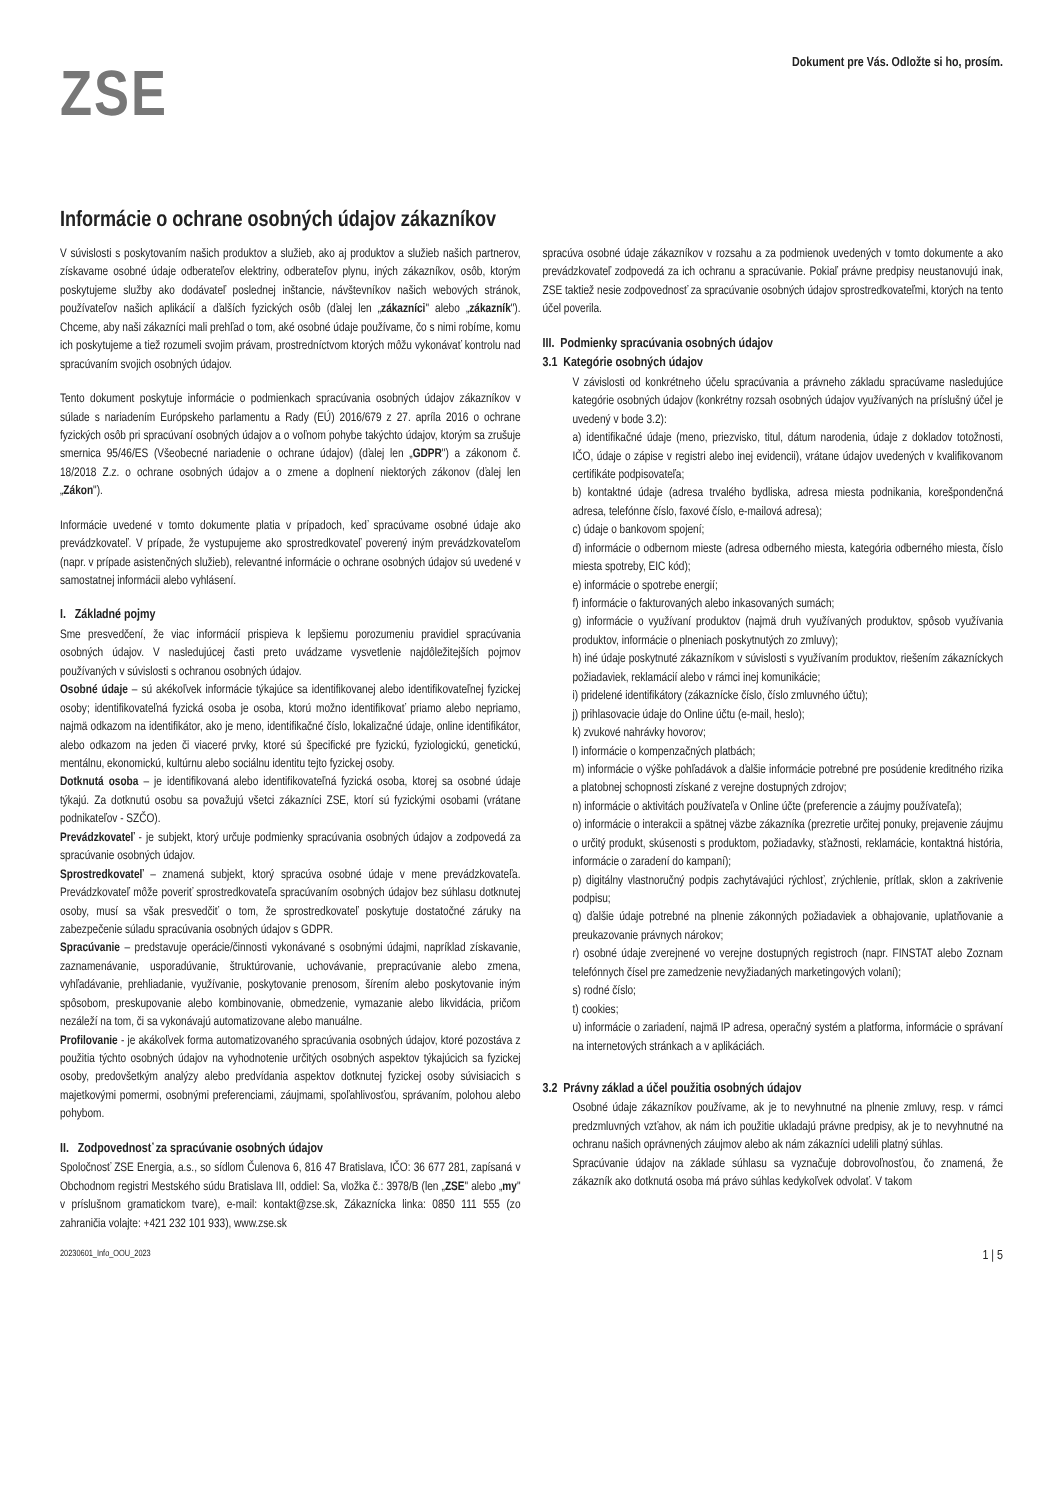ZSE
Dokument pre Vás. Odložte si ho, prosím.
Informácie o ochrane osobných údajov zákazníkov
V súvislosti s poskytovaním našich produktov a služieb, ako aj produktov a služieb našich partnerov, získavame osobné údaje odberateľov elektriny, odberateľov plynu, iných zákazníkov, osôb, ktorým poskytujeme služby ako dodávateľ poslednej inštancie, návštevníkov našich webových stránok, používateľov našich aplikácií a ďalších fyzických osôb (ďalej len „zákazníci" alebo „zákazník"). Chceme, aby naši zákazníci mali prehľad o tom, aké osobné údaje používame, čo s nimi robíme, komu ich poskytujeme a tiež rozumeli svojim právam, prostredníctvom ktorých môžu vykonávať kontrolu nad spracúvaním svojich osobných údajov.
Tento dokument poskytuje informácie o podmienkach spracúvania osobných údajov zákazníkov v súlade s nariadením Európskeho parlamentu a Rady (EÚ) 2016/679 z 27. apríla 2016 o ochrane fyzických osôb pri spracúvaní osobných údajov a o voľnom pohybe takýchto údajov, ktorým sa zrušuje smernica 95/46/ES (Všeobecné nariadenie o ochrane údajov) (ďalej len „GDPR") a zákonom č. 18/2018 Z.z. o ochrane osobných údajov a o zmene a doplnení niektorých zákonov (ďalej len „Zákon").
Informácie uvedené v tomto dokumente platia v prípadoch, keď spracúvame osobné údaje ako prevádzkovateľ. V prípade, že vystupujeme ako sprostredkovateľ poverený iným prevádzkovateľom (napr. v prípade asistenčných služieb), relevantné informácie o ochrane osobných údajov sú uvedené v samostatnej informácii alebo vyhlásení.
I. Základné pojmy
Sme presvedčení, že viac informácií prispieva k lepšiemu porozumeniu pravidiel spracúvania osobných údajov. V nasledujúcej časti preto uvádzame vysvetlenie najdôležitejších pojmov používaných v súvislosti s ochranou osobných údajov.
Osobné údaje – sú akékoľvek informácie týkajúce sa identifikovanej alebo identifikovateľnej fyzickej osoby; identifikovateľná fyzická osoba je osoba, ktorú možno identifikovať priamo alebo nepriamo, najmä odkazom na identifikátor, ako je meno, identifikačné číslo, lokalizačné údaje, online identifikátor, alebo odkazom na jeden či viaceré prvky, ktoré sú špecifické pre fyzickú, fyziologickú, genetickú, mentálnu, ekonomickú, kultúrnu alebo sociálnu identitu tejto fyzickej osoby.
Dotknutá osoba – je identifikovaná alebo identifikovateľná fyzická osoba, ktorej sa osobné údaje týkajú. Za dotknutú osobu sa považujú všetci zákazníci ZSE, ktorí sú fyzickými osobami (vrátane podnikateľov - SZČO).
Prevádzkovateľ - je subjekt, ktorý určuje podmienky spracúvania osobných údajov a zodpovedá za spracúvanie osobných údajov.
Sprostredkovateľ – znamená subjekt, ktorý spracúva osobné údaje v mene prevádzkovateľa. Prevádzkovateľ môže poveriť sprostredkovateľa spracúvaním osobných údajov bez súhlasu dotknutej osoby, musí sa však presvedčiť o tom, že sprostredkovateľ poskytuje dostatočné záruky na zabezpečenie súladu spracúvania osobných údajov s GDPR.
Spracúvanie – predstavuje operácie/činnosti vykonávané s osobnými údajmi, napríklad získavanie, zaznamenávanie, usporadúvanie, štruktúrovanie, uchovávanie, prepracúvanie alebo zmena, vyhľadávanie, prehliadanie, využívanie, poskytovanie prenosom, šírením alebo poskytovanie iným spôsobom, preskupovanie alebo kombinovanie, obmedzenie, vymazanie alebo likvidácia, pričom nezáleží na tom, či sa vykonávajú automatizovane alebo manuálne.
Profilovanie - je akákoľvek forma automatizovaného spracúvania osobných údajov, ktoré pozostáva z použitia týchto osobných údajov na vyhodnotenie určitých osobných aspektov týkajúcich sa fyzickej osoby, predovšetkým analýzy alebo predvídania aspektov dotknutej fyzickej osoby súvisiacich s majetkovými pomermi, osobnými preferenciami, záujmami, spoľahlivosťou, správaním, polohou alebo pohybom.
II. Zodpovednosť za spracúvanie osobných údajov
Spoločnosť ZSE Energia, a.s., so sídlom Čulenova 6, 816 47 Bratislava, IČO: 36 677 281, zapísaná v Obchodnom registri Mestského súdu Bratislava III, oddiel: Sa, vložka č.: 3978/B (len „ZSE" alebo „my" v príslušnom gramatickom tvare), e-mail: kontakt@zse.sk, Zákaznícka linka: 0850 111 555 (zo zahraničia volajte: +421 232 101 933), www.zse.sk
spracúva osobné údaje zákazníkov v rozsahu a za podmienok uvedených v tomto dokumente a ako prevádzkovateľ zodpovedá za ich ochranu a spracúvanie. Pokiaľ právne predpisy neustanovujú inak, ZSE taktiež nesie zodpovednosť za spracúvanie osobných údajov sprostredkovateľmi, ktorých na tento účel poverila.
III. Podmienky spracúvania osobných údajov
3.1 Kategórie osobných údajov
V závislosti od konkrétneho účelu spracúvania a právneho základu spracúvame nasledujúce kategórie osobných údajov (konkrétny rozsah osobných údajov využívaných na príslušný účel je uvedený v bode 3.2):
a) identifikačné údaje (meno, priezvisko, titul, dátum narodenia, údaje z dokladov totožnosti, IČO, údaje o zápise v registri alebo inej evidencii), vrátane údajov uvedených v kvalifikovanom certifikáte podpisovateľa;
b) kontaktné údaje (adresa trvalého bydliska, adresa miesta podnikania, korešpondenčná adresa, telefónne číslo, faxové číslo, e-mailová adresa);
c) údaje o bankovom spojení;
d) informácie o odbernom mieste (adresa odberného miesta, kategória odberného miesta, číslo miesta spotreby, EIC kód);
e) informácie o spotrebe energií;
f) informácie o fakturovaných alebo inkasovaných sumách;
g) informácie o využívaní produktov (najmä druh využívaných produktov, spôsob využívania produktov, informácie o plneniach poskytnutých zo zmluvy);
h) iné údaje poskytnuté zákazníkom v súvislosti s využívaním produktov, riešením zákazníckych požiadaviek, reklamácií alebo v rámci inej komunikácie;
i) pridelené identifikátory (zákaznícke číslo, číslo zmluvného účtu);
j) prihlasovacie údaje do Online účtu (e-mail, heslo);
k) zvukové nahrávky hovorov;
l) informácie o kompenzačných platbách;
m) informácie o výške pohľadávok a ďalšie informácie potrebné pre posúdenie kreditného rizika a platobnej schopnosti získané z verejne dostupných zdrojov;
n) informácie o aktivitách používateľa v Online účte (preferencie a záujmy používateľa);
o) informácie o interakcii a spätnej väzbe zákazníka (prezretie určitej ponuky, prejavenie záujmu o určitý produkt, skúsenosti s produktom, požiadavky, sťažnosti, reklamácie, kontaktná história, informácie o zaradení do kampaní);
p) digitálny vlastnoručný podpis zachytávajúci rýchlosť, zrýchlenie, prítlak, sklon a zakrivenie podpisu;
q) ďalšie údaje potrebné na plnenie zákonných požiadaviek a obhajovanie, uplatňovanie a preukazovanie právnych nárokov;
r) osobné údaje zverejnené vo verejne dostupných registroch (napr. FINSTAT alebo Zoznam telefónnych čísel pre zamedzenie nevyžiadaných marketingových volaní);
s) rodné číslo;
t) cookies;
u) informácie o zariadení, najmä IP adresa, operačný systém a platforma, informácie o správaní na internetových stránkach a v aplikáciách.
3.2 Právny základ a účel použitia osobných údajov
Osobné údaje zákazníkov používame, ak je to nevyhnutné na plnenie zmluvy, resp. v rámci predzmluvných vzťahov, ak nám ich použitie ukladajú právne predpisy, ak je to nevyhnutné na ochranu našich oprávnených záujmov alebo ak nám zákazníci udelili platný súhlas.
Spracúvanie údajov na základe súhlasu sa vyznačuje dobrovoľnosťou, čo znamená, že zákazník ako dotknutá osoba má právo súhlas kedykoľvek odvolať. V takom
20230601_Info_OOU_2023 1 | 5